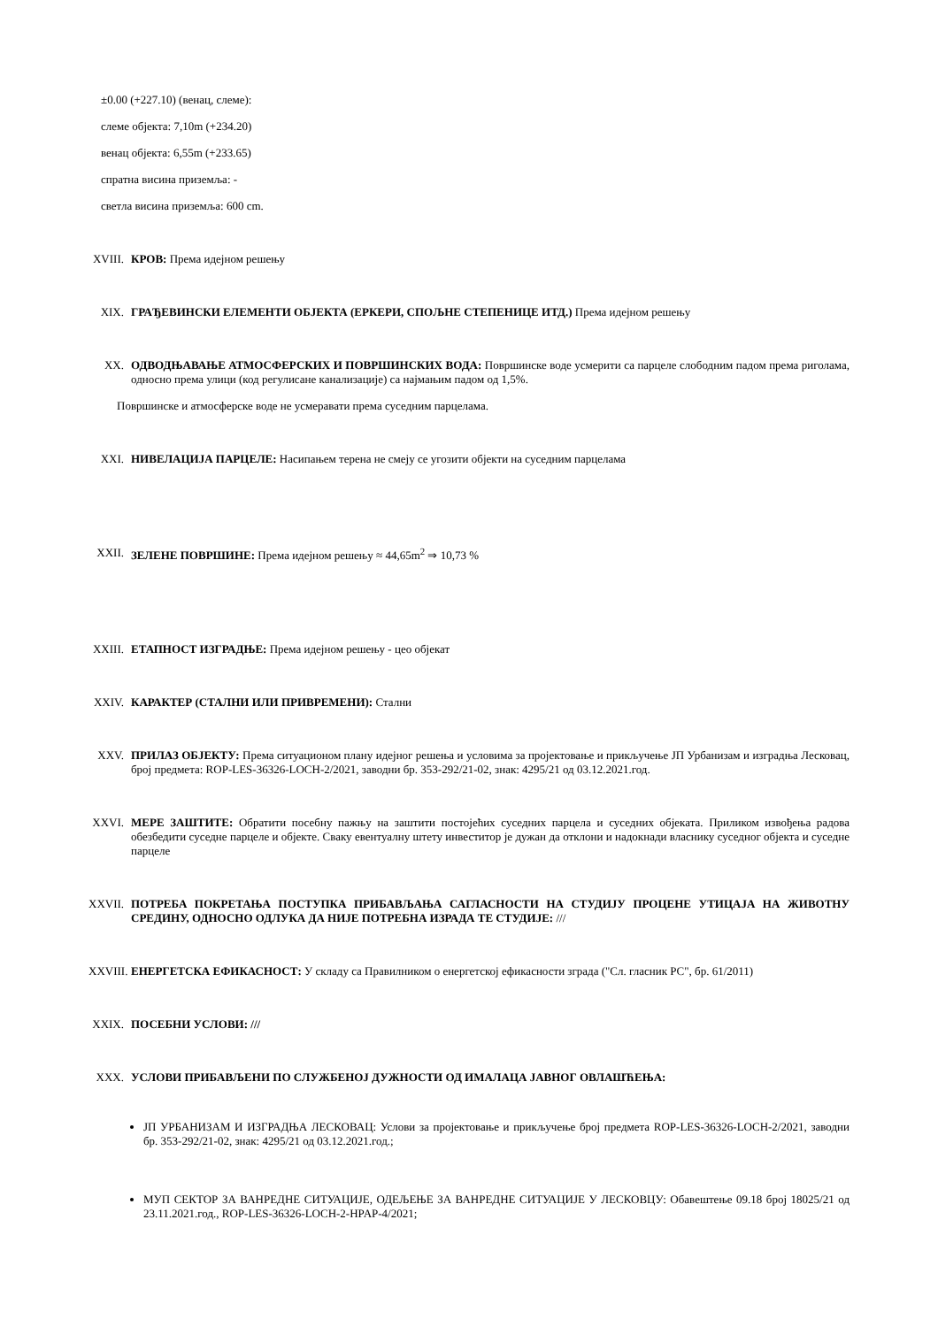±0.00 (+227.10) (венац, слеме):
слеме објекта: 7,10m (+234.20)
венац објекта: 6,55m (+233.65)
спратна висина приземља: -
светла висина приземља: 600 cm.
XVIII.
КРОВ: Према идејном решењу
XIX. ГРАЂЕВИНСКИ ЕЛЕМЕНТИ ОБЈЕКТА (ЕРКЕРИ, СПОЉНЕ СТЕПЕНИЦЕ ИТД.) Према идејном решењу
XX. ОДВОДЊАВАЊЕ АТМОСФЕРСКИХ И ПОВРШИНСКИХ ВОДА: Површинске воде усмерити са парцеле слободним падом према риголама, односно према улици (код регулисане канализације) са најмањим падом од 1,5%.
Површинске и атмосферске воде не усмеравати према суседним парцелама.
XXI. НИВЕЛАЦИЈА ПАРЦЕЛЕ: Насипањем терена не смеју се угозити објекти на суседним парцелама
XXII. ЗЕЛЕНЕ ПОВРШИНЕ: Према идејном решењу ≈ 44,65m<sup>2</sup> ⇒ 10,73 %
XXIII.
ЕТАПНОСТ ИЗГРАДЊЕ: Према идејном решењу - цео објекат
XXIV. КАРАКТЕР (СТАЛНИ ИЛИ ПРИВРЕМЕНИ): Стални
XXV. ПРИЛАЗ ОБЈЕКТУ: Према ситуационом плану идејног решења и условима за пројектовање и прикључење ЈП Урбанизам и изградња Лесковац, број предмета: ROP-LES-36326-LOCH-2/2021, заводни бр. 353-292/21-02, знак: 4295/21 од 03.12.2021.год.
XXVI. МЕРЕ ЗАШТИТЕ: Обратити посебну пажњу на заштити постојећих суседних парцела и суседних објеката. Приликом извођења радова обезбедити суседне парцеле и објекте. Сваку евентуалну штету инвеститор је дужан да отклони и надокнади власнику суседног објекта и суседне парцеле
XXVII.
ПОТРЕБА ПОКРЕТАЊА ПОСТУПКА ПРИБАВЉАЊА САГЛАСНОСТИ НА СТУДИЈУ ПРОЦЕНЕ УТИЦАЈА НА ЖИВОТНУ СРЕДИНУ, ОДНОСНО ОДЛУКА ДА НИЈЕ ПОТРЕБНА ИЗРАДА ТЕ СТУДИЈЕ: ///
XXVIII.
ЕНЕРГЕТСКА ЕФИКАСНОСТ: У складу са Правилником о енергетској ефикасности зграда ("Сл. гласник РС", бр. 61/2011)
XXIX. ПОСЕБНИ УСЛОВИ: ///
XXX. УСЛОВИ ПРИБАВЉЕНИ ПО СЛУЖБЕНОЈ ДУЖНОСТИ ОД ИМАЛАЦА ЈАВНОГ ОВЛАШЋЕЊА:
ЈП УРБАНИЗАМ И ИЗГРАДЊА ЛЕСКОВАЦ: Услови за пројектовање и прикључење број предмета ROP-LES-36326-LOCH-2/2021, заводни бр. 353-292/21-02, знак: 4295/21 од 03.12.2021.год.;
МУП СЕКТОР ЗА ВАНРЕДНЕ СИТУАЦИЈЕ, ОДЕЉЕЊЕ ЗА ВАНРЕДНЕ СИТУАЦИЈЕ У ЛЕСКОВЦУ: Обавештење 09.18 број 18025/21 од 23.11.2021.год., ROP-LES-36326-LOCH-2-HPAP-4/2021;